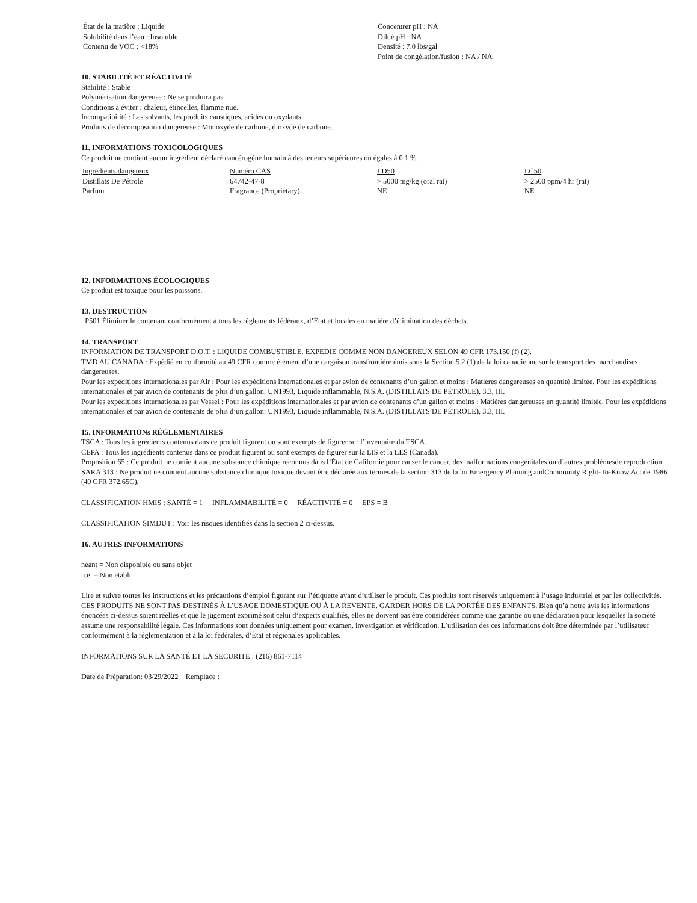État de la matière : Liquide
Solubilité dans l’eau : Insoluble
Contenu de VOC : <18%
Concentrer pH : NA
Dilué pH : NA
Densité : 7.0 lbs/gal
Point de congélation/fusion : NA / NA
10. STABILITÉ ET RÉACTIVITÉ
Stabilité : Stable
Polymérisation dangereuse : Ne se produira pas.
Conditions à éviter : chaleur, étincelles, flamme nue.
Incompatibilité : Les solvants, les produits caustiques, acides ou oxydants
Produits de décomposition dangereuse : Monoxyde de carbone, dioxyde de carbone.
11. INFORMATIONS TOXICOLOGIQUES
Ce produit ne contient aucun ingrédient déclaré cancérogène humain à des teneurs supérieures ou égales à 0,1 %.
| Ingrédients dangereux | Numéro CAS | LD50 | LC50 |
| --- | --- | --- | --- |
| Distillats De Pétrole | 64742-47-8 | > 5000 mg/kg (oral rat) | > 2500 ppm/4 hr (rat) |
| Parfum | Fragrance (Proprietary) | NE | NE |
12. INFORMATIONS ÉCOLOGIQUES
Ce produit est toxique pour les poissons.
13. DESTRUCTION
P501 Éliminer le contenant conformément à tous les règlements fédéraux, d’État et locales en matière d’élimination des déchets.
14. TRANSPORT
INFORMATION DE TRANSPORT D.O.T. : LIQUIDE COMBUSTIBLE. EXPEDIE COMME NON DANGEREUX SELON 49 CFR 173.150 (f) (2).
TMD AU CANADA : Expédié en conformité au 49 CFR comme élément d’une cargaison transfrontière émis sous la Section 5.2 (1) de la loi canadienne sur le transport des marchandises dangereuses.
Pour les expéditions internationales par Air : Pour les expéditions internationales et par avion de contenants d’un gallon et moins : Matières dangereuses en quantité limitée. Pour les expéditions internationales et par avion de contenants de plus d’un gallon: UN1993, Liquide inflammable, N.S.A. (DISTILLATS DE PÉTROLE), 3.3, III.
Pour les expéditions internationales par Vessel : Pour les expéditions internationales et par avion de contenants d’un gallon et moins : Matières dangereuses en quantité limitée. Pour les expéditions internationales et par avion de contenants de plus d’un gallon: UN1993, Liquide inflammable, N.S.A. (DISTILLATS DE PÉTROLE), 3.3, III.
15. INFORMATIONs RÉGLEMENTAIRES
TSCA : Tous les ingrédients contenus dans ce produit figurent ou sont exempts de figurer sur l’inventaire du TSCA.
CEPA : Tous les ingrédients contenus dans ce produit figurent ou sont exempts de figurer sur la LIS et la LES (Canada).
Proposition 65 : Ce produit ne contient aucune substance chimique reconnus dans l’État de Californie pour causer le cancer, des malformations congénitales ou d’autres problèmesde reproduction.
SARA 313 : Ne produit ne contient aucune substance chimique toxique devant être déclarée aux termes de la section 313 de la loi Emergency Planning andCommunity Right-To-Know Act de 1986 (40 CFR 372.65C).
CLASSIFICATION HMIS : SANTÉ = 1 INFLAMMABILITÉ = 0 RÉACTIVITÉ = 0 EPS = B
CLASSIFICATION SIMDUT : Voir les risques identifiés dans la section 2 ci-dessus.
16. AUTRES INFORMATIONS
néant = Non disponible ou sans objet
n.e. = Non établi
Lire et suivre toutes les instructions et les précautions d’emploi figurant sur l’étiquette avant d’utiliser le produit. Ces produits sont réservés uniquement à l’usage industriel et par les collectivités. CES PRODUITS NE SONT PAS DESTINÉS À L’USAGE DOMESTIQUE OU À LA REVENTE. GARDER HORS DE LA PORTÉE DES ENFANTS. Bien qu’à notre avis les informations énoncées ci-dessus soient réelles et que le jugement exprimé soit celui d’experts qualifiés, elles ne doivent pas être considérées comme une garantie ou une déclaration pour lesquelles la société assume une responsabilité légale. Ces informations sont données uniquement pour examen, investigation et vérification. L’utilisation des ces informations doit être déterminée par l’utilisateur conformément à la réglementation et à la loi fédérales, d’État et régionales applicables.
INFORMATIONS SUR LA SANTÉ ET LA SÉCURITÉ : (216) 861-7114
Date de Préparation: 03/29/2022 Remplace :